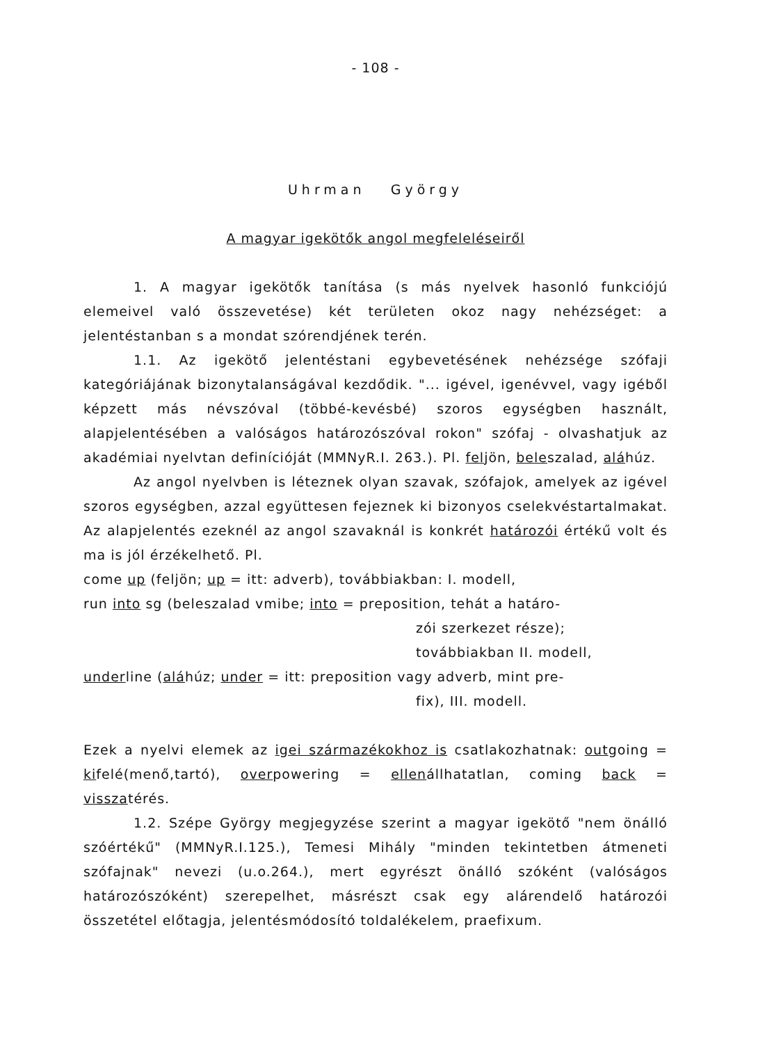- 108 -
Uhrman György
A magyar igekötők angol megfeleléseiről
1. A magyar igekötők tanítása (s más nyelvek hasonló funkciójú elemeivel való összevetése) két területen okoz nagy nehézséget: a jelentéstanban s a mondat szórendjének terén.
1.1. Az igekötő jelentéstani egybevetésének nehézsége szófaji kategóriájának bizonytalanságával kezdődik. "... igével, igenévvel, vagy igéből képzett más névszóval (többé-kevésbé) szoros egységben használt, alapjelentésében a valóságos határozószóval rokon" szófaj - olvashatjuk az akadémiai nyelvtan definícióját (MMNyR.I. 263.). Pl. feljön, beleszalad, aláhúz.
Az angol nyelvben is léteznek olyan szavak, szófajok, amelyek az igével szoros egységben, azzal együttesen fejeznek ki bizonyos cselekvéstartalmakat. Az alapjelentés ezeknél az angol szavaknál is konkrét határozói értékű volt és ma is jól érzékelhető. Pl.
come up (feljön; up = itt: adverb), továbbiakban: I. modell,
run into sg (beleszalad vmibe; into = preposition, tehát a határo-
zói szerkezet része); továbbiakban II. modell,
underline (aláhúz; under = itt: preposition vagy adverb, mint pre-
fix), III. modell.
Ezek a nyelvi elemek az igei származékokhoz is csatlakozhatnak: outgoing = kifelé(menő,tartó), overpowering = ellenállhatatlan, coming back = visszatérés.
1.2. Szépe György megjegyzése szerint a magyar igekötő "nem önálló szóértékű" (MMNyR.I.125.), Temesi Mihály "minden tekintetben átmeneti szófajnak" nevezi (u.o.264.), mert egyrészt önálló szóként (valóságos határozószóként) szerepelhet, másrészt csak egy alárendelő határozói összetétel előtagja, jelentésmódosító toldalékelem, praefixum.